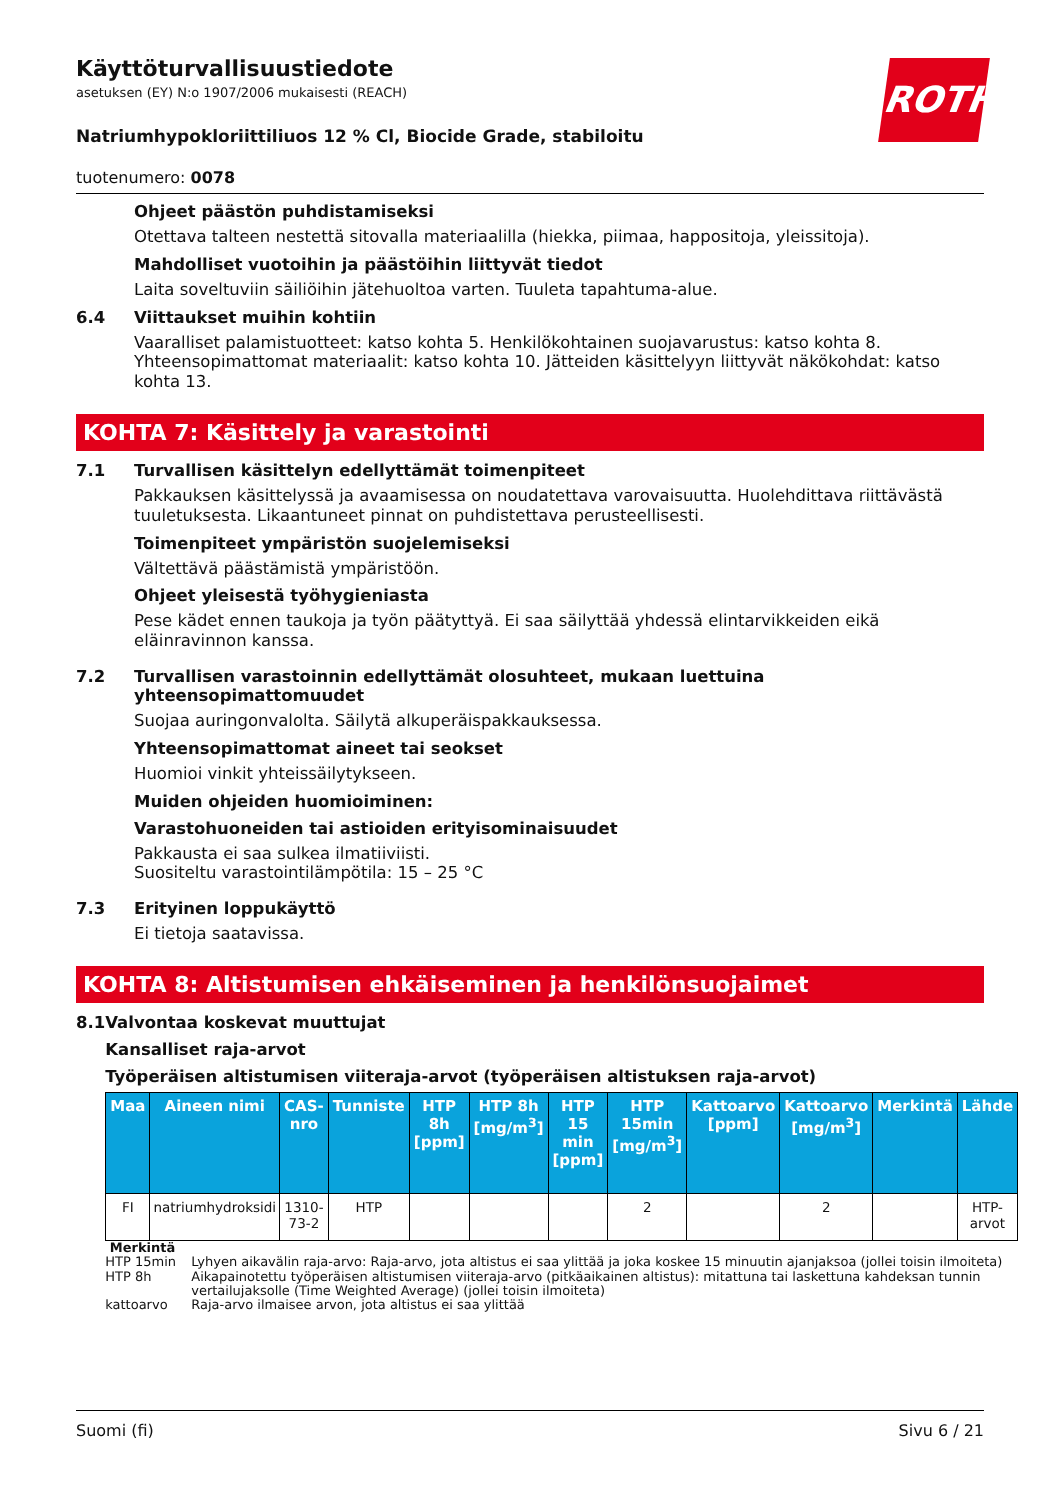ROTH
Käyttöturvallisuustiedote
asetuksen (EY) N:o 1907/2006 mukaisesti (REACH)
Natriumhypokloriittiliuos 12 % Cl, Biocide Grade, stabiloitu
tuotenumero: 0078
Ohjeet päästön puhdistamiseksi
Otettava talteen nestettä sitovalla materiaalilla (hiekka, piimaa, happositoja, yleissitoja).
Mahdolliset vuotoihin ja päästöihin liittyvät tiedot
Laita soveltuviin säiliöihin jätehuoltoa varten. Tuuleta tapahtuma-alue.
6.4 Viittaukset muihin kohtiin
Vaaralliset palamistuotteet: katso kohta 5. Henkilökohtainen suojavarustus: katso kohta 8. Yhteensopimattomat materiaalit: katso kohta 10. Jätteiden käsittelyyn liittyvät näkökohdat: katso kohta 13.
KOHTA 7: Käsittely ja varastointi
7.1 Turvallisen käsittelyn edellyttämät toimenpiteet
Pakkauksen käsittelyssä ja avaamisessa on noudatettava varovaisuutta. Huolehdittava riittävästä tuuletuksesta. Likaantuneet pinnat on puhdistettava perusteellisesti.
Toimenpiteet ympäristön suojelemiseksi
Vältettävä päästämistä ympäristöön.
Ohjeet yleisestä työhygieniasta
Pese kädet ennen taukoja ja työn päätyttyä. Ei saa säilyttää yhdessä elintarvikkeiden eikä eläinravinnon kanssa.
7.2 Turvallisen varastoinnin edellyttämät olosuhteet, mukaan luettuina yhteensopimattomuudet
Suojaa auringonvalolta. Säilytä alkuperäispakkauksessa.
Yhteensopimattomat aineet tai seokset
Huomioi vinkit yhteissäilytykseen.
Muiden ohjeiden huomioiminen:
Varastohuoneiden tai astioiden erityisominaisuudet
Pakkausta ei saa sulkea ilmatiiviisti.
Suositeltu varastointilämpötila: 15 – 25 °C
7.3 Erityinen loppukäyttö
Ei tietoja saatavissa.
KOHTA 8: Altistumisen ehkäiseminen ja henkilönsuojaimet
8.1 Valvontaa koskevat muuttujat
Kansalliset raja-arvot
Työperäisen altistumisen viiteraja-arvot (työperäisen altistuksen raja-arvot)
| Maa | Aineen nimi | CAS-nro | Tunniste | HTP 8h [ppm] | HTP 8h [mg/m<sup>3</sup>] | HTP 15 min [ppm] | HTP 15min [mg/m<sup>3</sup>] | Kattoarvo [ppm] | Kattoarvo [mg/m<sup>3</sup>] | Merkintä | Lähde |
| --- | --- | --- | --- | --- | --- | --- | --- | --- | --- | --- | --- |
| FI | natriumhydroksidi | 1310-73-2 | HTP | | | | 2 | | 2 | | HTP-arvot |
Merkintä
HTP 15min Lyhyen aikavälin raja-arvo: Raja-arvo, jota altistus ei saa ylittää ja joka koskee 15 minuutin ajanjaksoa (jollei toisin ilmoiteta)
HTP 8h Aikapainotettu työperäisen altistumisen viiteraja-arvo (pitkäaikainen altistus): mitattuna tai laskettuna kahdeksan tunnin vertailujaksolle (Time Weighted Average) (jollei toisin ilmoiteta)
kattoarvo Raja-arvo ilmaisee arvon, jota altistus ei saa ylittää
Suomi (fi) Sivu 6 / 21